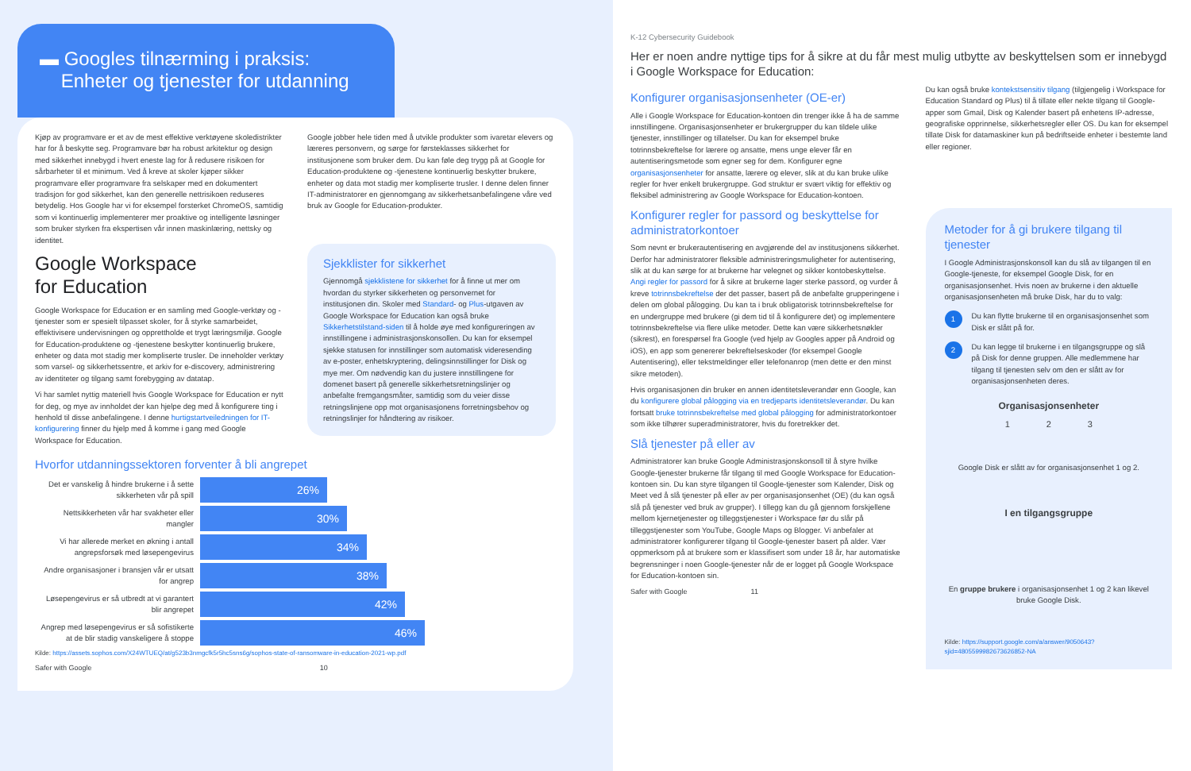▬ Googles tilnærming i praksis:
Enheter og tjenester for utdanning
Kjøp av programvare er et av de mest effektive verktøyene skoledistrikter har for å beskytte seg. Programvare bør ha robust arkitektur og design med sikkerhet innebygd i hvert eneste lag for å redusere risikoen for sårbarheter til et minimum. Ved å kreve at skoler kjøper sikker programvare eller programvare fra selskaper med en dokumentert tradisjon for god sikkerhet, kan den generelle nettrisikoen reduseres betydelig. Hos Google har vi for eksempel forsterket ChromeOS, samtidig som vi kontinuerlig implementerer mer proaktive og intelligente løsninger som bruker styrken fra ekspertisen vår innen maskinlæring, nettsky og identitet.
Google Workspace
for Education
Google Workspace for Education er en samling med Google-verktøy og -tjenester som er spesielt tilpasset skoler, for å styrke samarbeidet, effektivisere undervisningen og opprettholde et trygt læringsmiljø. Google for Education-produktene og -tjenestene beskytter kontinuerlig brukere, enheter og data mot stadig mer kompliserte trusler. De inneholder verktøy som varsel- og sikkerhetssentre, et arkiv for e-discovery, administrering av identiteter og tilgang samt forebygging av datatap.
Vi har samlet nyttig materiell hvis Google Workspace for Education er nytt for deg, og mye av innholdet der kan hjelpe deg med å konfigurere ting i henhold til disse anbefalingene. I denne hurtigstartveiledningen for IT-konfigurering finner du hjelp med å komme i gang med Google Workspace for Education.
Google jobber hele tiden med å utvikle produkter som ivaretar elevers og læreres personvern, og sørge for førsteklasses sikkerhet for institusjonene som bruker dem. Du kan føle deg trygg på at Google for Education-produktene og -tjenestene kontinuerlig beskytter brukere, enheter og data mot stadig mer kompliserte trusler. I denne delen finner IT-administratorer en gjennomgang av sikkerhetsanbefalingene våre ved bruk av Google for Education-produkter.
Sjekklister for sikkerhet
Gjennomgå sjekklistene for sikkerhet for å finne ut mer om hvordan du styrker sikkerheten og personvernet for institusjonen din. Skoler med Standard- og Plus-utgaven av Google Workspace for Education kan også bruke Sikkerhetstilstand-siden til å holde øye med konfigureringen av innstillingene i administrasjonskonsollen. Du kan for eksempel sjekke statusen for innstillinger som automatisk videresending av e-poster, enhetskryptering, delingsinnstillinger for Disk og mye mer. Om nødvendig kan du justere innstillingene for domenet basert på generelle sikkerhetsretningslinjer og anbefalte fremgangsmåter, samtidig som du veier disse retningslinjene opp mot organisasjonens forretningsbehov og retningslinjer for håndtering av risikoer.
Hvorfor utdanningssektoren forventer å bli angrepet
Det er vanskelig å hindre brukerne i å sette sikkerheten vår på spill
26%
Nettsikkerheten vår har svakheter eller mangler
30%
Vi har allerede merket en økning i antall angrepsforsøk med løsepengevirus
34%
Andre organisasjoner i bransjen vår er utsatt for angrep
38%
Løsepengevirus er så utbredt at vi garantert blir angrepet
42%
Angrep med løsepengevirus er så sofistikerte at de blir stadig vanskeligere å stoppe
46%
Kilde: https://assets.sophos.com/X24WTUEQ/at/g523b3nmgcfk5r5hc5sns6g/sophos-state-of-ransomware-in-education-2021-wp.pdf
Safer with Google 10
K-12 Cybersecurity Guidebook
Her er noen andre nyttige tips for å sikre at du får mest mulig utbytte av beskyttelsen som er innebygd i Google Workspace for Education:
Konfigurer organisasjonsenheter (OE-er)
Alle i Google Workspace for Education-kontoen din trenger ikke å ha de samme innstillingene. Organisasjonsenheter er brukergrupper du kan tildele ulike tjenester, innstillinger og tillatelser. Du kan for eksempel bruke totrinnsbekreftelse for lærere og ansatte, mens unge elever får en autentiseringsmetode som egner seg for dem. Konfigurer egne organisasjonsenheter for ansatte, lærere og elever, slik at du kan bruke ulike regler for hver enkelt brukergruppe. God struktur er svært viktig for effektiv og fleksibel administrering av Google Workspace for Education-kontoen.
Konfigurer regler for passord og beskyttelse for administratorkontoer
Som nevnt er brukerautentisering en avgjørende del av institusjonens sikkerhet. Derfor har administratorer fleksible administreringsmuligheter for autentisering, slik at du kan sørge for at brukerne har velegnet og sikker kontobeskyttelse. Angi regler for passord for å sikre at brukerne lager sterke passord, og vurder å kreve totrinnsbekreftelse der det passer, basert på de anbefalte grupperingene i delen om global pålogging. Du kan ta i bruk obligatorisk totrinnsbekreftelse for en undergruppe med brukere (gi dem tid til å konfigurere det) og implementere totrinnsbekreftelse via flere ulike metoder. Dette kan være sikkerhetsnøkler (sikrest), en forespørsel fra Google (ved hjelp av Googles apper på Android og iOS), en app som genererer bekreftelseskoder (for eksempel Google Autentisering), eller tekstmeldinger eller telefonanrop (men dette er den minst sikre metoden).
Hvis organisasjonen din bruker en annen identitetsleverandør enn Google, kan du konfigurere global pålogging via en tredjeparts identitetsleverandør. Du kan fortsatt bruke totrinnsbekreftelse med global pålogging for administratorkontoer som ikke tilhører superadministratorer, hvis du foretrekker det.
Slå tjenester på eller av
Administratorer kan bruke Google Administrasjonskonsoll til å styre hvilke Google-tjenester brukerne får tilgang til med Google Workspace for Education-kontoen sin. Du kan styre tilgangen til Google-tjenester som Kalender, Disk og Meet ved å slå tjenester på eller av per organisasjonsenhet (OE) (du kan også slå på tjenester ved bruk av grupper). I tillegg kan du gå gjennom forskjellene mellom kjernetjenester og tilleggstjenester i Workspace før du slår på tilleggstjenester som YouTube, Google Maps og Blogger. Vi anbefaler at administratorer konfigurerer tilgang til Google-tjenester basert på alder. Vær oppmerksom på at brukere som er klassifisert som under 18 år, har automatiske begrensninger i noen Google-tjenester når de er logget på Google Workspace for Education-kontoen sin.
Safer with Google 11
Du kan også bruke kontekstsensitiv tilgang (tilgjengelig i Workspace for Education Standard og Plus) til å tillate eller nekte tilgang til Google-apper som Gmail, Disk og Kalender basert på enhetens IP-adresse, geografiske opprinnelse, sikkerhetsregler eller OS. Du kan for eksempel tillate Disk for datamaskiner kun på bedriftseide enheter i bestemte land eller regioner.
Metoder for å gi brukere tilgang til tjenester
I Google Administrasjonskonsoll kan du slå av tilgangen til en Google-tjeneste, for eksempel Google Disk, for en organisasjonsenhet. Hvis noen av brukerne i den aktuelle organisasjonsenheten må bruke Disk, har du to valg:
1 Du kan flytte brukerne til en organisasjonsenhet som Disk er slått på for.
2 Du kan legge til brukerne i en tilgangsgruppe og slå på Disk for denne gruppen. Alle medlemmene har tilgang til tjenesten selv om den er slått av for organisasjonsenheten deres.
Organisasjonsenheter
1 2 3
Google Disk er slått av for organisasjonsenhet 1 og 2.
I en tilgangsgruppe
En gruppe brukere i organisasjonsenhet 1 og 2 kan likevel bruke Google Disk.
Kilde: https://support.google.com/a/answer/9050643?sjid=4805599982673626852-NA